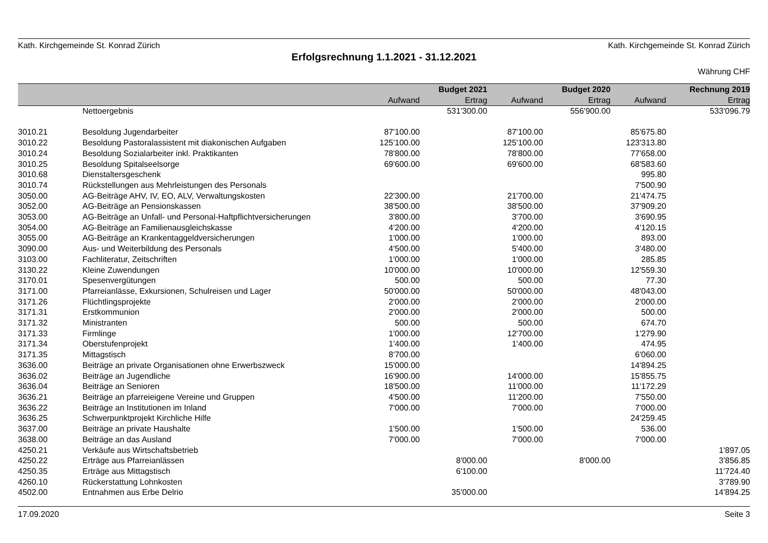Kath. Kirchgemeinde St. Konrad Zürich Kath. Kirchgemeinde St. Konrad Zürich
Erfolgsrechnung 1.1.2021 - 31.12.2021
Währung CHF
| | | | Budget 2021 | | Budget 2020 | | Rechnung 2019 |
| --- | --- | --- | --- | --- | --- | --- | --- |
| | | Aufwand | Ertrag | Aufwand | Ertrag | Aufwand | Ertrag |
| | Nettoergebnis | | 531'300.00 | | 556'900.00 | | 533'096.79 |
| 3010.21 | Besoldung Jugendarbeiter | 87'100.00 | | 87'100.00 | | 85'675.80 | |
| 3010.22 | Besoldung Pastoralassistent mit diakonischen Aufgaben | 125'100.00 | | 125'100.00 | | 123'313.80 | |
| 3010.24 | Besoldung Sozialarbeiter inkl. Praktikanten | 78'800.00 | | 78'800.00 | | 77'658.00 | |
| 3010.25 | Besoldung Spitalseelsorge | 69'600.00 | | 69'600.00 | | 68'583.60 | |
| 3010.68 | Dienstaltersgeschenk | | | | | 995.80 | |
| 3010.74 | Rückstellungen aus Mehrleistungen des Personals | | | | | 7'500.90 | |
| 3050.00 | AG-Beiträge AHV, IV, EO, ALV, Verwaltungskosten | 22'300.00 | | 21'700.00 | | 21'474.75 | |
| 3052.00 | AG-Beiträge an Pensionskassen | 38'500.00 | | 38'500.00 | | 37'909.20 | |
| 3053.00 | AG-Beiträge an Unfall- und Personal-Haftpflichtversicherungen | 3'800.00 | | 3'700.00 | | 3'690.95 | |
| 3054.00 | AG-Beiträge an Familienausgleichskasse | 4'200.00 | | 4'200.00 | | 4'120.15 | |
| 3055.00 | AG-Beiträge an Krankentaggeldversicherungen | 1'000.00 | | 1'000.00 | | 893.00 | |
| 3090.00 | Aus- und Weiterbildung des Personals | 4'500.00 | | 5'400.00 | | 3'480.00 | |
| 3103.00 | Fachliteratur, Zeitschriften | 1'000.00 | | 1'000.00 | | 285.85 | |
| 3130.22 | Kleine Zuwendungen | 10'000.00 | | 10'000.00 | | 12'559.30 | |
| 3170.01 | Spesenvergütungen | 500.00 | | 500.00 | | 77.30 | |
| 3171.00 | Pfarreianlässe, Exkursionen, Schulreisen und Lager | 50'000.00 | | 50'000.00 | | 48'043.00 | |
| 3171.26 | Flüchtlingsprojekte | 2'000.00 | | 2'000.00 | | 2'000.00 | |
| 3171.31 | Erstkommunion | 2'000.00 | | 2'000.00 | | 500.00 | |
| 3171.32 | Ministranten | 500.00 | | 500.00 | | 674.70 | |
| 3171.33 | Firmlinge | 1'000.00 | | 12'700.00 | | 1'279.90 | |
| 3171.34 | Oberstufenprojekt | 1'400.00 | | 1'400.00 | | 474.95 | |
| 3171.35 | Mittagstisch | 8'700.00 | | | | 6'060.00 | |
| 3636.00 | Beiträge an private Organisationen ohne Erwerbszweck | 15'000.00 | | | | 14'894.25 | |
| 3636.02 | Beiträge an Jugendliche | 16'900.00 | | 14'000.00 | | 15'855.75 | |
| 3636.04 | Beiträge an Senioren | 18'500.00 | | 11'000.00 | | 11'172.29 | |
| 3636.21 | Beiträge an pfarreieigene Vereine und Gruppen | 4'500.00 | | 11'200.00 | | 7'550.00 | |
| 3636.22 | Beiträge an Institutionen im Inland | 7'000.00 | | 7'000.00 | | 7'000.00 | |
| 3636.25 | Schwerpunktprojekt Kirchliche Hilfe | | | | | 24'259.45 | |
| 3637.00 | Beiträge an private Haushalte | 1'500.00 | | 1'500.00 | | 536.00 | |
| 3638.00 | Beiträge an das Ausland | 7'000.00 | | 7'000.00 | | 7'000.00 | |
| 4250.21 | Verkäufe aus Wirtschaftsbetrieb | | | | | | 1'897.05 |
| 4250.22 | Erträge aus Pfarreianlässen | | 8'000.00 | | 8'000.00 | | 3'856.85 |
| 4250.35 | Erträge aus Mittagstisch | | 6'100.00 | | | | 11'724.40 |
| 4260.10 | Rückerstattung Lohnkosten | | | | | | 3'789.90 |
| 4502.00 | Entnahmen aus Erbe Delrio | | 35'000.00 | | | | 14'894.25 |
17.09.2020 Seite 3